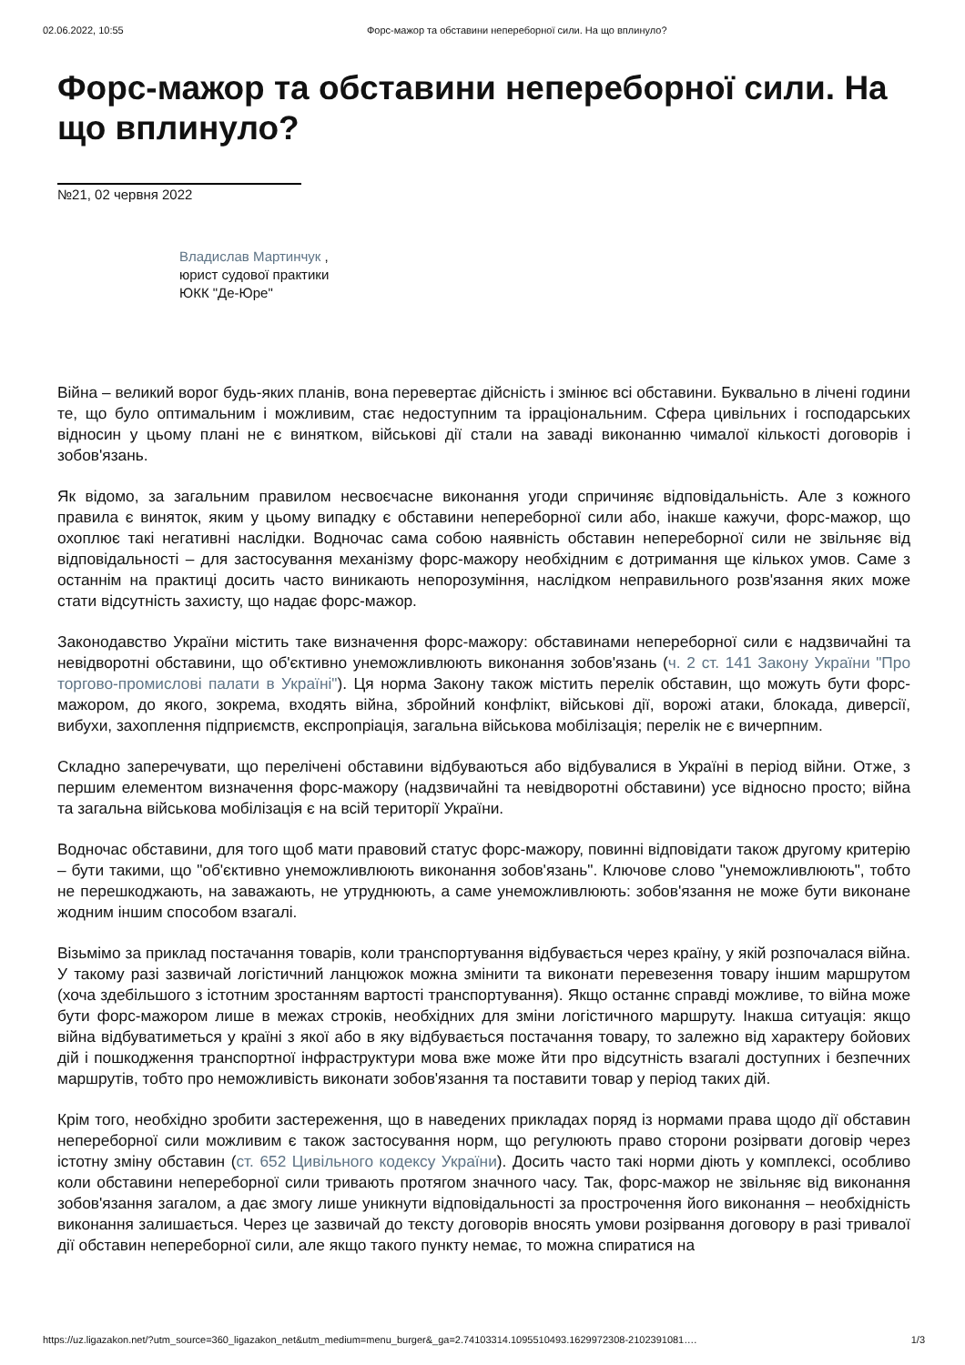02.06.2022, 10:55 Форс-мажор та обставини непереборної сили. На що вплинуло?
Форс-мажор та обставини непереборної сили. На що вплинуло?
№21, 02 червня 2022
Владислав Мартинчук ,
юрист судової практики
ЮКК "Де-Юре"
Війна – великий ворог будь-яких планів, вона перевертає дійсність і змінює всі обставини. Буквально в лічені години те, що було оптимальним і можливим, стає недоступним та ірраціональним. Сфера цивільних і господарських відносин у цьому плані не є винятком, військові дії стали на заваді виконанню чималої кількості договорів і зобов'язань.
Як відомо, за загальним правилом несвоєчасне виконання угоди спричиняє відповідальність. Але з кожного правила є виняток, яким у цьому випадку є обставини непереборної сили або, інакше кажучи, форс-мажор, що охоплює такі негативні наслідки. Водночас сама собою наявність обставин непереборної сили не звільняє від відповідальності – для застосування механізму форс-мажору необхідним є дотримання ще кількох умов. Саме з останнім на практиці досить часто виникають непорозуміння, наслідком неправильного розв'язання яких може стати відсутність захисту, що надає форс-мажор.
Законодавство України містить таке визначення форс-мажору: обставинами непереборної сили є надзвичайні та невідворотні обставини, що об'єктивно унеможливлюють виконання зобов'язань (ч. 2 ст. 141 Закону України "Про торгово-промислові палати в Україні"). Ця норма Закону також містить перелік обставин, що можуть бути форс-мажором, до якого, зокрема, входять війна, збройний конфлікт, військові дії, ворожі атаки, блокада, диверсії, вибухи, захоплення підприємств, експропріація, загальна військова мобілізація; перелік не є вичерпним.
Складно заперечувати, що перелічені обставини відбуваються або відбувалися в Україні в період війни. Отже, з першим елементом визначення форс-мажору (надзвичайні та невідворотні обставини) усе відносно просто; війна та загальна військова мобілізація є на всій території України.
Водночас обставини, для того щоб мати правовий статус форс-мажору, повинні відповідати також другому критерію – бути такими, що "об'єктивно унеможливлюють виконання зобов'язань". Ключове слово "унеможливлюють", тобто не перешкоджають, на заважають, не утруднюють, а саме унеможливлюють: зобов'язання не може бути виконане жодним іншим способом взагалі.
Візьмімо за приклад постачання товарів, коли транспортування відбувається через країну, у якій розпочалася війна. У такому разі зазвичай логістичний ланцюжок можна змінити та виконати перевезення товару іншим маршрутом (хоча здебільшого з істотним зростанням вартості транспортування). Якщо останнє справді можливе, то війна може бути форс-мажором лише в межах строків, необхідних для зміни логістичного маршруту. Інакша ситуація: якщо війна відбуватиметься у країні з якої або в яку відбувається постачання товару, то залежно від характеру бойових дій і пошкодження транспортної інфраструктури мова вже може йти про відсутність взагалі доступних і безпечних маршрутів, тобто про неможливість виконати зобов'язання та поставити товар у період таких дій.
Крім того, необхідно зробити застереження, що в наведених прикладах поряд із нормами права щодо дії обставин непереборної сили можливим є також застосування норм, що регулюють право сторони розірвати договір через істотну зміну обставин (ст. 652 Цивільного кодексу України). Досить часто такі норми діють у комплексі, особливо коли обставини непереборної сили тривають протягом значного часу. Так, форс-мажор не звільняє від виконання зобов'язання загалом, а дає змогу лише уникнути відповідальності за прострочення його виконання – необхідність виконання залишається. Через це зазвичай до тексту договорів вносять умови розірвання договору в разі тривалої дії обставин непереборної сили, але якщо такого пункту немає, то можна спиратися на
https://uz.ligazakon.net/?utm_source=360_ligazakon_net&utm_medium=menu_burger&_ga=2.74103314.1095510493.1629972308-2102391081…. 1/3